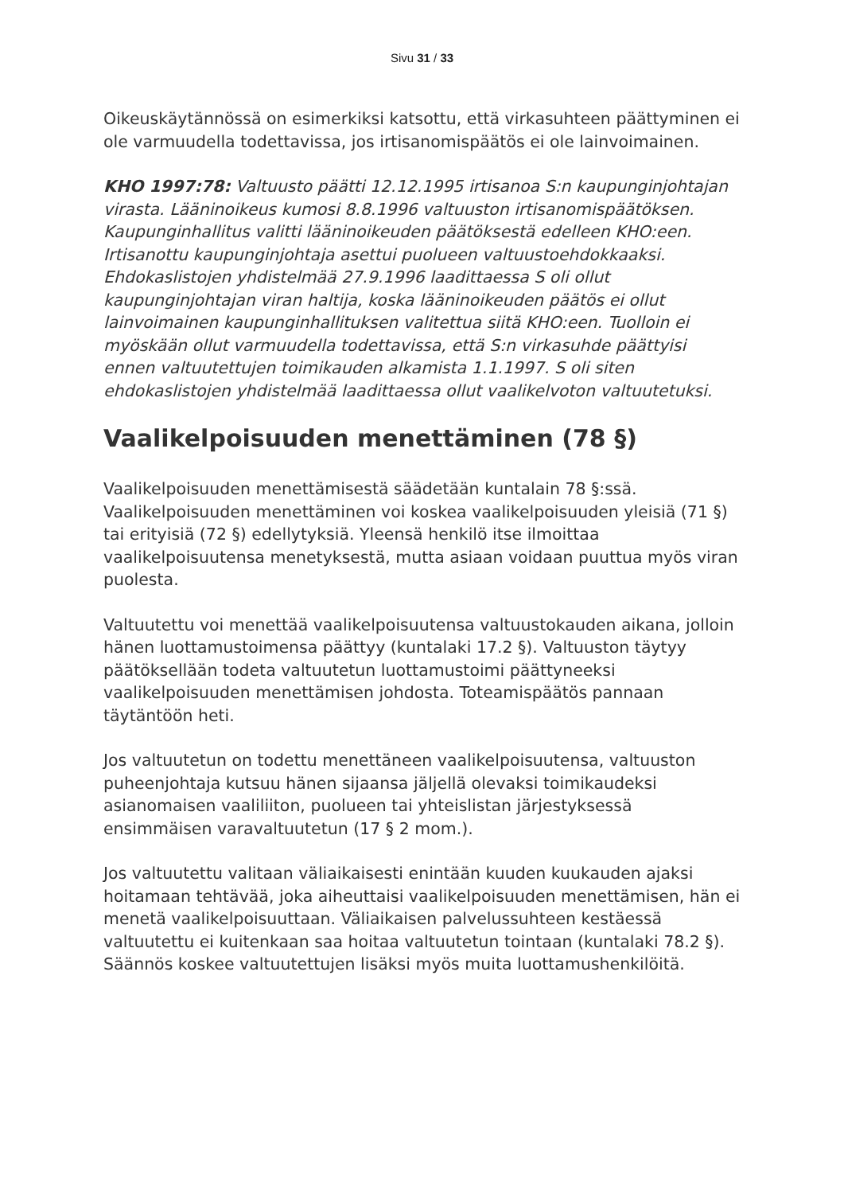Sivu 31 / 33
Oikeuskäytännössä on esimerkiksi katsottu, että virkasuhteen päättyminen ei ole varmuudella todettavissa, jos irtisanomispäätös ei ole lainvoimainen.
KHO 1997:78: Valtuusto päätti 12.12.1995 irtisanoa S:n kaupunginjohtajan virasta. Lääninoikeus kumosi 8.8.1996 valtuuston irtisanomispäätöksen. Kaupunginhallitus valitti lääninoikeuden päätöksestä edelleen KHO:een. Irtisanottu kaupunginjohtaja asettui puolueen valtuustoehdokkaaksi. Ehdokaslistojen yhdistelmää 27.9.1996 laadittaessa S oli ollut kaupunginjohtajan viran haltija, koska lääninoikeuden päätös ei ollut lainvoimainen kaupunginhallituksen valitettua siitä KHO:een. Tuolloin ei myöskään ollut varmuudella todettavissa, että S:n virkasuhde päättyisi ennen valtuutettujen toimikauden alkamista 1.1.1997. S oli siten ehdokaslistojen yhdistelmää laadittaessa ollut vaalikelvoton valtuutetuksi.
Vaalikelpoisuuden menettäminen (78 §)
Vaalikelpoisuuden menettämisestä säädetään kuntalain 78 §:ssä. Vaalikelpoisuuden menettäminen voi koskea vaalikelpoisuuden yleisiä (71 §) tai erityisiä (72 §) edellytyksiä. Yleensä henkilö itse ilmoittaa vaalikelpoisuutensa menetyksestä, mutta asiaan voidaan puuttua myös viran puolesta.
Valtuutettu voi menettää vaalikelpoisuutensa valtuustokauden aikana, jolloin hänen luottamustoimensa päättyy (kuntalaki 17.2 §). Valtuuston täytyy päätöksellään todeta valtuutetun luottamustoimi päättyneeksi vaalikelpoisuuden menettämisen johdosta. Toteamispäätös pannaan täytäntöön heti.
Jos valtuutetun on todettu menettäneen vaalikelpoisuutensa, valtuuston puheenjohtaja kutsuu hänen sijaansa jäljellä olevaksi toimikaudeksi asianomaisen vaaliliiton, puolueen tai yhteislistan järjestyksessä ensimmäisen varavaltuutetun (17 § 2 mom.).
Jos valtuutettu valitaan väliaikaisesti enintään kuuden kuukauden ajaksi hoitamaan tehtävää, joka aiheuttaisi vaalikelpoisuuden menettämisen, hän ei menetä vaalikelpoisuuttaan. Väliaikaisen palvelussuhteen kestäessä valtuutettu ei kuitenkaan saa hoitaa valtuutetun tointaan (kuntalaki 78.2 §). Säännös koskee valtuutettujen lisäksi myös muita luottamushenkilöitä.